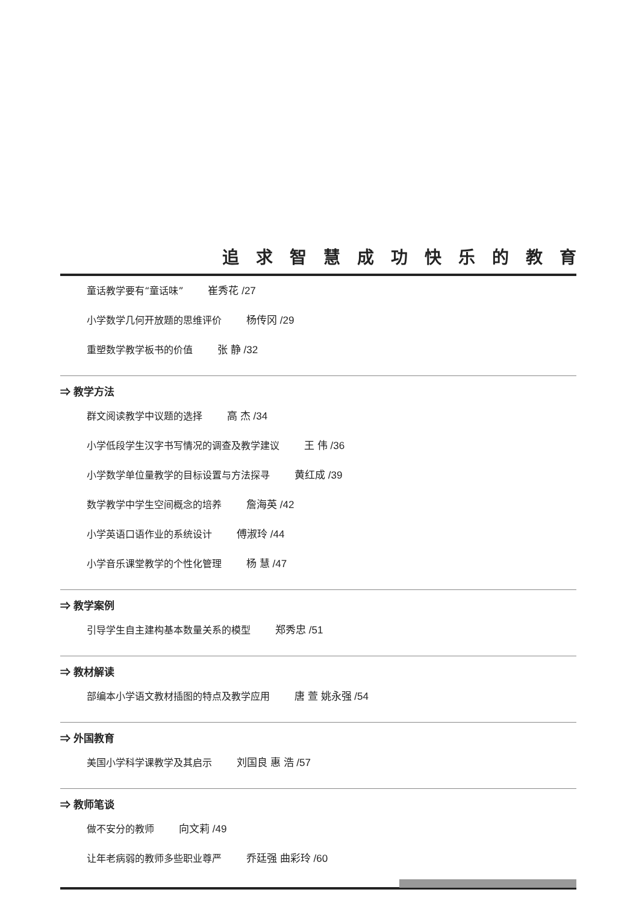追求智慧成功快乐的教育
童话教学要有“童话味” 崔秀花 /27
小学数学几何开放题的思维评价 杨传冈 /29
重塑数学教学板书的价值 张 静 /32
⇒ 教学方法
群文阅读教学中议题的选择 高 杰 /34
小学低段学生汉字书写情况的调查及教学建议 王 伟 /36
小学数学单位量教学的目标设置与方法探寻 黄红成 /39
数学教学中学生空间概念的培养 詹海英 /42
小学英语口语作业的系统设计 傅淑玲 /44
小学音乐课堂教学的个性化管理 杨 慧 /47
⇒ 教学案例
引导学生自主建构基本数量关系的模型 郑秀忠 /51
⇒ 教材解读
部编本小学语文教材插图的特点及教学应用 唐 萱 姚永强 /54
⇒ 外国教育
美国小学科学课教学及其启示 刘国良 惠 浩 /57
⇒ 教师笔谈
做不安分的教师 向文莉 /49
让年老病弱的教师多些职业尊严 乔廷强 曲彩玲 /60